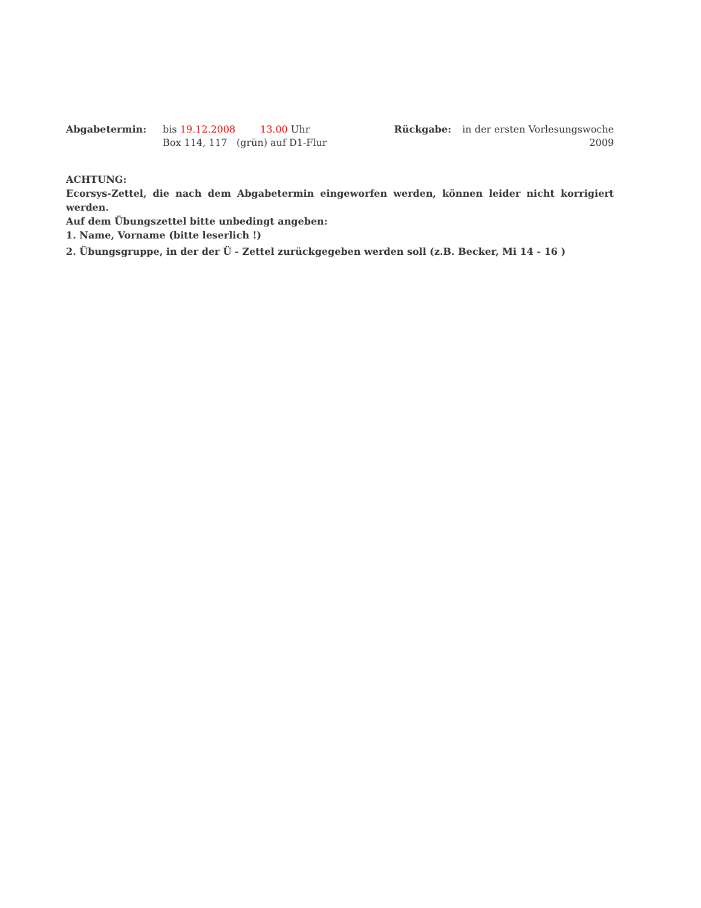Abgabetermin: bis 19.12.2008 13.00 Uhr
Box 114, 117 (grün) auf D1-Flur
Rückgabe: in der ersten Vorlesungswoche
2009
ACHTUNG:
Ecorsys-Zettel, die nach dem Abgabetermin eingeworfen werden, können leider nicht korrigiert werden.
Auf dem Übungszettel bitte unbedingt angeben:
1. Name, Vorname (bitte leserlich !)
2. Übungsgruppe, in der der Ü - Zettel zurückgegeben werden soll (z.B. Becker, Mi 14 - 16 )